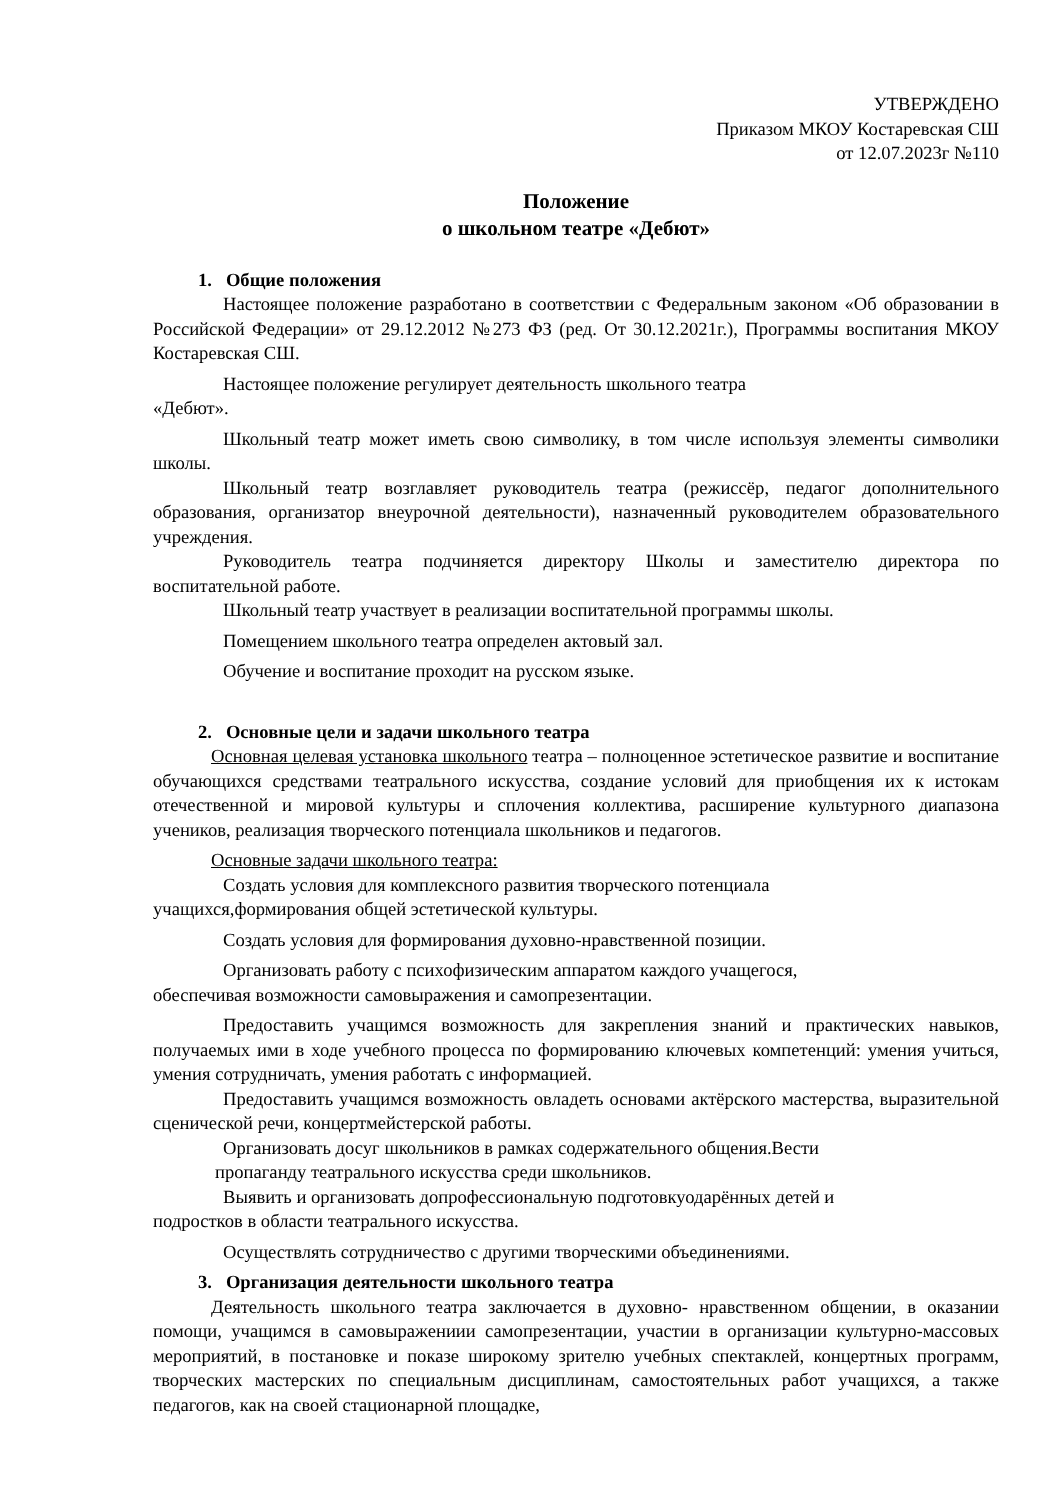УТВЕРЖДЕНО
Приказом МКОУ Костаревская СШ
от 12.07.2023г №110
Положение
о школьном театре «Дебют»
1. Общие положения
Настоящее положение разработано в соответствии с Федеральным законом «Об образовании в Российской Федерации» от 29.12.2012 №273 ФЗ (ред. От 30.12.2021г.), Программы воспитания МКОУ Костаревская СШ.
Настоящее положение регулирует деятельность школьного театра
«Дебют».
Школьный театр может иметь свою символику, в том числе используя элементы символики школы.
Школьный театр возглавляет руководитель театра (режиссёр, педагог дополнительного образования, организатор внеурочной деятельности), назначенный руководителем образовательного учреждения.
Руководитель театра подчиняется директору Школы и заместителю директора по воспитательной работе.
Школьный театр участвует в реализации воспитательной программы школы.
Помещением школьного театра определен актовый зал.
Обучение и воспитание проходит на русском языке.
2. Основные цели и задачи школьного театра
Основная целевая установка школьного театра – полноценное эстетическое развитие и воспитание обучающихся средствами театрального искусства, создание условий для приобщения их к истокам отечественной и мировой культуры и сплочения коллектива, расширение культурного диапазона учеников, реализация творческого потенциала школьников и педагогов.
Основные задачи школьного театра:
Создать условия для комплексного развития творческого потенциала
учащихся,формирования общей эстетической культуры.
Создать условия для формирования духовно-нравственной позиции.
Организовать работу с психофизическим аппаратом каждого учащегося,
обеспечивая возможности самовыражения и самопрезентации.
Предоставить учащимся возможность для закрепления знаний и практических навыков, получаемых ими в ходе учебного процесса по формированию ключевых компетенций: умения учиться, умения сотрудничать, умения работать с информацией.
Предоставить учащимся возможность овладеть основами актёрского мастерства, выразительной сценической речи, концертмейстерской работы.
Организовать досуг школьников в рамках содержательного общения.Вести
пропаганду театрального искусства среди школьников.
Выявить и организовать допрофессиональную подготовкуодарённых детей и
подростков в области театрального искусства.
Осуществлять сотрудничество с другими творческими объединениями.
3. Организация деятельности школьного театра
Деятельность школьного театра заключается в духовно- нравственном общении, в оказании помощи, учащимся в самовыражениии самопрезентации, участии в организации культурно-массовых мероприятий, в постановке и показе широкому зрителю учебных спектаклей, концертных программ, творческих мастерских по специальным дисциплинам, самостоятельных работ учащихся, а также педагогов, как на своей стационарной площадке,